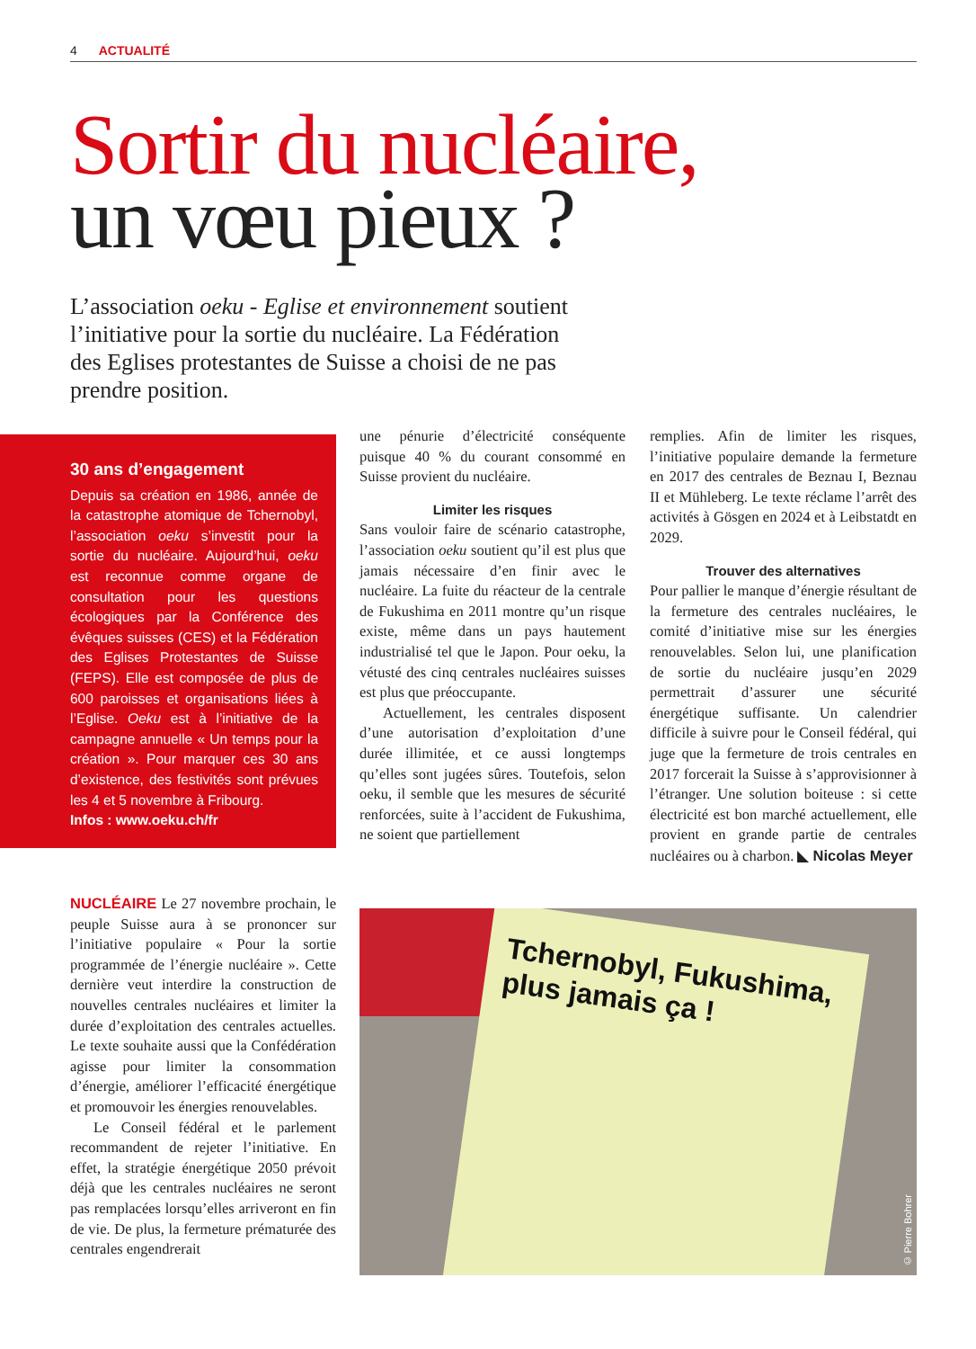4 ACTUALITÉ
Sortir du nucléaire,
un vœu pieux ?
L’association oeku - Eglise et environnement soutient l’initiative pour la sortie du nucléaire. La Fédération des Eglises protestantes de Suisse a choisi de ne pas prendre position.
30 ans d’engagement
Depuis sa création en 1986, année de la catastrophe atomique de Tchernobyl, l’association oeku s’investit pour la sortie du nucléaire. Aujourd’hui, oeku est reconnue comme organe de consultation pour les questions écologiques par la Conférence des évêques suisses (CES) et la Fédération des Eglises Protestantes de Suisse (FEPS). Elle est composée de plus de 600 paroisses et organisations liées à l’Eglise. Oeku est à l’initiative de la campagne annuelle « Un temps pour la création ». Pour marquer ces 30 ans d’existence, des festivités sont prévues les 4 et 5 novembre à Fribourg.
Infos : www.oeku.ch/fr
NUCLÉAIRE Le 27 novembre prochain, le peuple Suisse aura à se prononcer sur l’initiative populaire « Pour la sortie programmée de l’énergie nucléaire ». Cette dernière veut interdire la construction de nouvelles centrales nucléaires et limiter la durée d’exploitation des centrales actuelles. Le texte souhaite aussi que la Confédération agisse pour limiter la consommation d’énergie, améliorer l’efficacité énergétique et promouvoir les énergies renouvelables.
Le Conseil fédéral et le parlement recommandent de rejeter l’initiative. En effet, la stratégie énergétique 2050 prévoit déjà que les centrales nucléaires ne seront pas remplacées lorsqu’elles arriveront en fin de vie. De plus, la fermeture prématurée des centrales engendrerait
une pénurie d’électricité conséquente puisque 40 % du courant consommé en Suisse provient du nucléaire.
Limiter les risques
Sans vouloir faire de scénario catastrophe, l’association oeku soutient qu’il est plus que jamais nécessaire d’en finir avec le nucléaire. La fuite du réacteur de la centrale de Fukushima en 2011 montre qu’un risque existe, même dans un pays hautement industrialisé tel que le Japon. Pour oeku, la vétusté des cinq centrales nucléaires suisses est plus que préoccupante.
Actuellement, les centrales disposent d’une autorisation d’exploitation d’une durée illimitée, et ce aussi longtemps qu’elles sont jugées sûres. Toutefois, selon oeku, il semble que les mesures de sécurité renforcées, suite à l’accident de Fukushima, ne soient que partiellement
remplies. Afin de limiter les risques, l’initiative populaire demande la fermeture en 2017 des centrales de Beznau I, Beznau II et Mühleberg. Le texte réclame l’arrêt des activités à Gösgen en 2024 et à Leibstatdt en 2029.
Trouver des alternatives
Pour pallier le manque d’énergie résultant de la fermeture des centrales nucléaires, le comité d’initiative mise sur les énergies renouvelables. Selon lui, une planification de sortie du nucléaire jusqu’en 2029 permettrait d’assurer une sécurité énergétique suffisante. Un calendrier difficile à suivre pour le Conseil fédéral, qui juge que la fermeture de trois centrales en 2017 forcerait la Suisse à s’approvisionner à l’étranger. Une solution boiteuse : si cette électricité est bon marché actuellement, elle provient en grande partie de centrales nucléaires ou à charbon. ◣ Nicolas Meyer
Tchernobyl, Fukushima, plus jamais ça !
© Pierre Bohrer